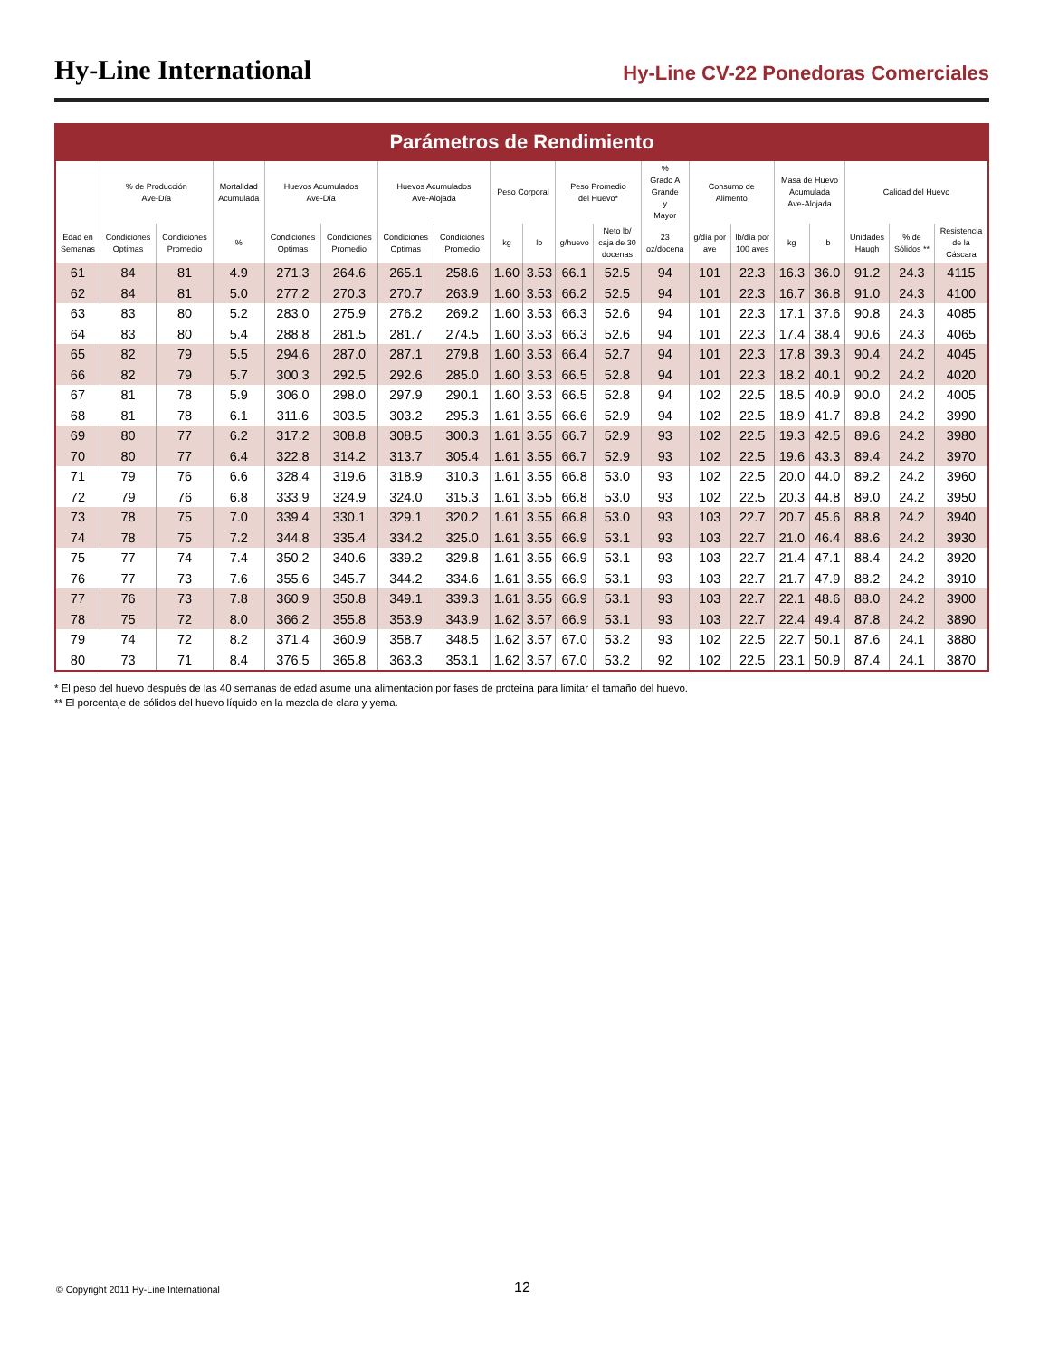Hy-Line International
Hy-Line CV-22 Ponedoras Comerciales
Parámetros de Rendimiento
| | % de Producción Ave-Día | | Mortalidad Acumulada | Huevos Acumulados Ave-Día | | Huevos Acumulados Ave-Alojada | | Peso Corporal | | Peso Promedio del Huevo* | | % Grado A Grande y Mayor | Consumo de Alimento | | Masa de Huevo Acumulada Ave-Alojada | | Calidad del Huevo | | |
| --- | --- | --- | --- | --- | --- | --- | --- | --- | --- | --- | --- | --- | --- | --- | --- | --- | --- | --- | --- |
| Edad en Semanas | Condiciones Optimas | Condiciones Promedio | % | Condiciones Optimas | Condiciones Promedio | Condiciones Optimas | Condiciones Promedio | kg | lb | g/huevo | Neto lb/ caja de 30 docenas | 23 oz/docena | g/día por ave | lb/día por 100 aves | kg | lb | Unidades Haugh | % de Sólidos ** | Resistencia de la Cáscara |
| 61 | 84 | 81 | 4.9 | 271.3 | 264.6 | 265.1 | 258.6 | 1.60 | 3.53 | 66.1 | 52.5 | 94 | 101 | 22.3 | 16.3 | 36.0 | 91.2 | 24.3 | 4115 |
| 62 | 84 | 81 | 5.0 | 277.2 | 270.3 | 270.7 | 263.9 | 1.60 | 3.53 | 66.2 | 52.5 | 94 | 101 | 22.3 | 16.7 | 36.8 | 91.0 | 24.3 | 4100 |
| 63 | 83 | 80 | 5.2 | 283.0 | 275.9 | 276.2 | 269.2 | 1.60 | 3.53 | 66.3 | 52.6 | 94 | 101 | 22.3 | 17.1 | 37.6 | 90.8 | 24.3 | 4085 |
| 64 | 83 | 80 | 5.4 | 288.8 | 281.5 | 281.7 | 274.5 | 1.60 | 3.53 | 66.3 | 52.6 | 94 | 101 | 22.3 | 17.4 | 38.4 | 90.6 | 24.3 | 4065 |
| 65 | 82 | 79 | 5.5 | 294.6 | 287.0 | 287.1 | 279.8 | 1.60 | 3.53 | 66.4 | 52.7 | 94 | 101 | 22.3 | 17.8 | 39.3 | 90.4 | 24.2 | 4045 |
| 66 | 82 | 79 | 5.7 | 300.3 | 292.5 | 292.6 | 285.0 | 1.60 | 3.53 | 66.5 | 52.8 | 94 | 101 | 22.3 | 18.2 | 40.1 | 90.2 | 24.2 | 4020 |
| 67 | 81 | 78 | 5.9 | 306.0 | 298.0 | 297.9 | 290.1 | 1.60 | 3.53 | 66.5 | 52.8 | 94 | 102 | 22.5 | 18.5 | 40.9 | 90.0 | 24.2 | 4005 |
| 68 | 81 | 78 | 6.1 | 311.6 | 303.5 | 303.2 | 295.3 | 1.61 | 3.55 | 66.6 | 52.9 | 94 | 102 | 22.5 | 18.9 | 41.7 | 89.8 | 24.2 | 3990 |
| 69 | 80 | 77 | 6.2 | 317.2 | 308.8 | 308.5 | 300.3 | 1.61 | 3.55 | 66.7 | 52.9 | 93 | 102 | 22.5 | 19.3 | 42.5 | 89.6 | 24.2 | 3980 |
| 70 | 80 | 77 | 6.4 | 322.8 | 314.2 | 313.7 | 305.4 | 1.61 | 3.55 | 66.7 | 52.9 | 93 | 102 | 22.5 | 19.6 | 43.3 | 89.4 | 24.2 | 3970 |
| 71 | 79 | 76 | 6.6 | 328.4 | 319.6 | 318.9 | 310.3 | 1.61 | 3.55 | 66.8 | 53.0 | 93 | 102 | 22.5 | 20.0 | 44.0 | 89.2 | 24.2 | 3960 |
| 72 | 79 | 76 | 6.8 | 333.9 | 324.9 | 324.0 | 315.3 | 1.61 | 3.55 | 66.8 | 53.0 | 93 | 102 | 22.5 | 20.3 | 44.8 | 89.0 | 24.2 | 3950 |
| 73 | 78 | 75 | 7.0 | 339.4 | 330.1 | 329.1 | 320.2 | 1.61 | 3.55 | 66.8 | 53.0 | 93 | 103 | 22.7 | 20.7 | 45.6 | 88.8 | 24.2 | 3940 |
| 74 | 78 | 75 | 7.2 | 344.8 | 335.4 | 334.2 | 325.0 | 1.61 | 3.55 | 66.9 | 53.1 | 93 | 103 | 22.7 | 21.0 | 46.4 | 88.6 | 24.2 | 3930 |
| 75 | 77 | 74 | 7.4 | 350.2 | 340.6 | 339.2 | 329.8 | 1.61 | 3.55 | 66.9 | 53.1 | 93 | 103 | 22.7 | 21.4 | 47.1 | 88.4 | 24.2 | 3920 |
| 76 | 77 | 73 | 7.6 | 355.6 | 345.7 | 344.2 | 334.6 | 1.61 | 3.55 | 66.9 | 53.1 | 93 | 103 | 22.7 | 21.7 | 47.9 | 88.2 | 24.2 | 3910 |
| 77 | 76 | 73 | 7.8 | 360.9 | 350.8 | 349.1 | 339.3 | 1.61 | 3.55 | 66.9 | 53.1 | 93 | 103 | 22.7 | 22.1 | 48.6 | 88.0 | 24.2 | 3900 |
| 78 | 75 | 72 | 8.0 | 366.2 | 355.8 | 353.9 | 343.9 | 1.62 | 3.57 | 66.9 | 53.1 | 93 | 103 | 22.7 | 22.4 | 49.4 | 87.8 | 24.2 | 3890 |
| 79 | 74 | 72 | 8.2 | 371.4 | 360.9 | 358.7 | 348.5 | 1.62 | 3.57 | 67.0 | 53.2 | 93 | 102 | 22.5 | 22.7 | 50.1 | 87.6 | 24.1 | 3880 |
| 80 | 73 | 71 | 8.4 | 376.5 | 365.8 | 363.3 | 353.1 | 1.62 | 3.57 | 67.0 | 53.2 | 92 | 102 | 22.5 | 23.1 | 50.9 | 87.4 | 24.1 | 3870 |
* El peso del huevo después de las 40 semanas de edad asume una alimentación por fases de proteína para limitar el tamaño del huevo.
** El porcentaje de sólidos del huevo líquido en la mezcla de clara y yema.
© Copyright 2011 Hy-Line International
12